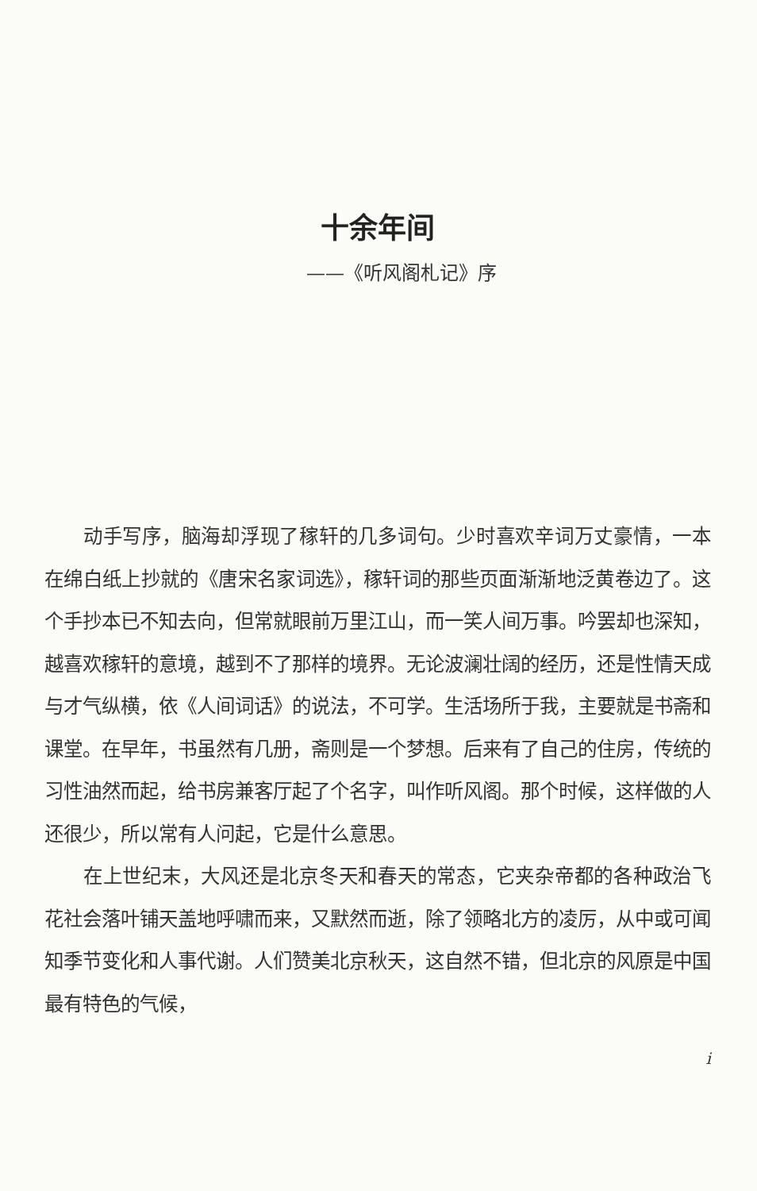十余年间
——《听风阁札记》序
动手写序，脑海却浮现了稼轩的几多词句。少时喜欢辛词万丈豪情，一本在绵白纸上抄就的《唐宋名家词选》，稼轩词的那些页面渐渐地泛黄卷边了。这个手抄本已不知去向，但常就眼前万里江山，而一笑人间万事。吟罢却也深知，越喜欢稼轩的意境，越到不了那样的境界。无论波澜壮阔的经历，还是性情天成与才气纵横，依《人间词话》的说法，不可学。生活场所于我，主要就是书斋和课堂。在早年，书虽然有几册，斋则是一个梦想。后来有了自己的住房，传统的习性油然而起，给书房兼客厅起了个名字，叫作听风阁。那个时候，这样做的人还很少，所以常有人问起，它是什么意思。
在上世纪末，大风还是北京冬天和春天的常态，它夹杂帝都的各种政治飞花社会落叶铺天盖地呼啸而来，又默然而逝，除了领略北方的凌厉，从中或可闻知季节变化和人事代谢。人们赞美北京秋天，这自然不错，但北京的风原是中国最有特色的气候，
i